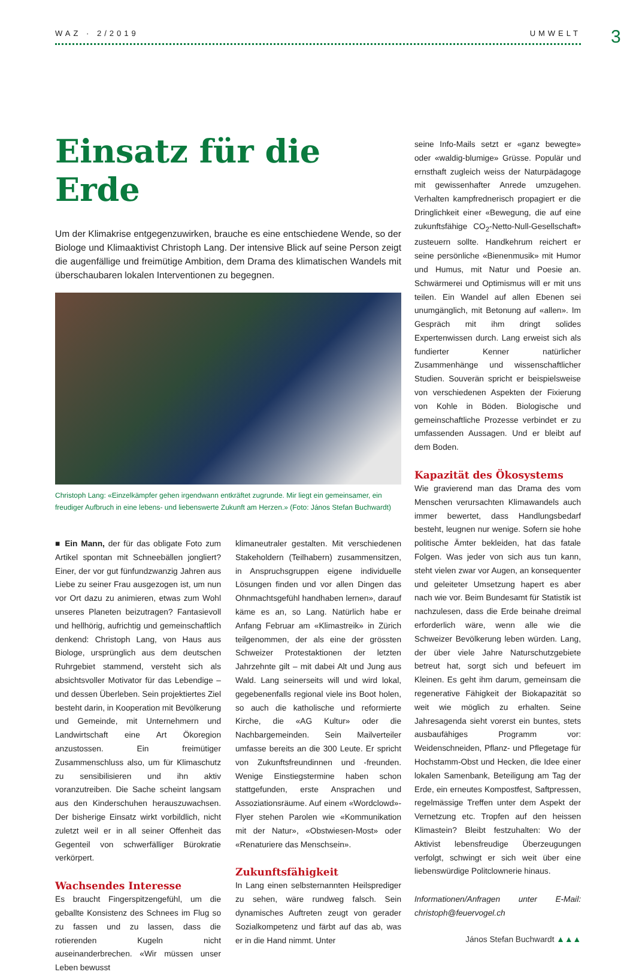WAZ · 2/2019 UMWELT 3
Einsatz für die Erde
Um der Klimakrise entgegenzuwirken, brauche es eine entschiedene Wende, so der Biologe und Klimaaktivist Christoph Lang. Der intensive Blick auf seine Person zeigt die augenfällige und freimütige Ambition, dem Drama des klimatischen Wandels mit überschaubaren lokalen Interventionen zu begegnen.
Christoph Lang: «Einzelkämpfer gehen irgendwann entkräftet zugrunde. Mir liegt ein gemeinsamer, ein freudiger Aufbruch in eine lebens- und liebenswerte Zukunft am Herzen.» (Foto: János Stefan Buchwardt)
■ Ein Mann, der für das obligate Foto zum Artikel spontan mit Schneebällen jongliert? Einer, der vor gut fünfundzwanzig Jahren aus Liebe zu seiner Frau ausgezogen ist, um nun vor Ort dazu zu animieren, etwas zum Wohl unseres Planeten beizutragen? Fantasievoll und hellhörig, aufrichtig und gemeinschaftlich denkend: Christoph Lang, von Haus aus Biologe, ursprünglich aus dem deutschen Ruhrgebiet stammend, versteht sich als absichtsvoller Motivator für das Lebendige – und dessen Überleben. Sein projektiertes Ziel besteht darin, in Kooperation mit Bevölkerung und Gemeinde, mit Unternehmern und Landwirtschaft eine Art Ökoregion anzustossen. Ein freimütiger Zusammenschluss also, um für Klimaschutz zu sensibilisieren und ihn aktiv voranzutreiben. Die Sache scheint langsam aus den Kinderschuhen herauszuwachsen. Der bisherige Einsatz wirkt vorbildlich, nicht zuletzt weil er in all seiner Offenheit das Gegenteil von schwerfälliger Bürokratie verkörpert.
Wachsendes Interesse
Es braucht Fingerspitzengefühl, um die geballte Konsistenz des Schnees im Flug so zu fassen und zu lassen, dass die rotierenden Kugeln nicht auseinanderbrechen. «Wir müssen unser Leben bewusst
klimaneutraler gestalten. Mit verschiedenen Stakeholdern (Teilhabern) zusammensitzen, in Anspruchsgruppen eigene individuelle Lösungen finden und vor allen Dingen das Ohnmachtsgefühl handhaben lernen», darauf käme es an, so Lang. Natürlich habe er Anfang Februar am «Klimastreik» in Zürich teilgenommen, der als eine der grössten Schweizer Protestaktionen der letzten Jahrzehnte gilt – mit dabei Alt und Jung aus Wald. Lang seinerseits will und wird lokal, gegebenenfalls regional viele ins Boot holen, so auch die katholische und reformierte Kirche, die «AG Kultur» oder die Nachbargemeinden. Sein Mailverteiler umfasse bereits an die 300 Leute. Er spricht von Zukunftsfreundinnen und -freunden. Wenige Einstiegstermine haben schon stattgefunden, erste Ansprachen und Assoziationsräume. Auf einem «Wordclowd»-Flyer stehen Parolen wie «Kommunikation mit der Natur», «Obstwiesen-Most» oder «Renaturiere das Menschsein».
Zukunftsfähigkeit
In Lang einen selbsternannten Heilsprediger zu sehen, wäre rundweg falsch. Sein dynamisches Auftreten zeugt von gerader Sozialkompetenz und färbt auf das ab, was er in die Hand nimmt. Unter
seine Info-Mails setzt er «ganz bewegte» oder «waldig-blumige» Grüsse. Populär und ernsthaft zugleich weiss der Naturpädagoge mit gewissenhafter Anrede umzugehen. Verhalten kampfrednerisch propagiert er die Dringlichkeit einer «Bewegung, die auf eine zukunftsfähige CO<sub>2</sub>-Netto-Null-Gesellschaft» zusteuern sollte. Handkehrum reichert er seine persönliche «Bienenmusik» mit Humor und Humus, mit Natur und Poesie an. Schwärmerei und Optimismus will er mit uns teilen. Ein Wandel auf allen Ebenen sei unumgänglich, mit Betonung auf «allen». Im Gespräch mit ihm dringt solides Expertenwissen durch. Lang erweist sich als fundierter Kenner natürlicher Zusammenhänge und wissenschaftlicher Studien. Souverän spricht er beispielsweise von verschiedenen Aspekten der Fixierung von Kohle in Böden. Biologische und gemeinschaftliche Prozesse verbindet er zu umfassenden Aussagen. Und er bleibt auf dem Boden.
Kapazität des Ökosystems
Wie gravierend man das Drama des vom Menschen verursachten Klimawandels auch immer bewertet, dass Handlungsbedarf besteht, leugnen nur wenige. Sofern sie hohe politische Ämter bekleiden, hat das fatale Folgen. Was jeder von sich aus tun kann, steht vielen zwar vor Augen, an konsequenter und geleiteter Umsetzung hapert es aber nach wie vor. Beim Bundesamt für Statistik ist nachzulesen, dass die Erde beinahe dreimal erforderlich wäre, wenn alle wie die Schweizer Bevölkerung leben würden. Lang, der über viele Jahre Naturschutzgebiete betreut hat, sorgt sich und befeuert im Kleinen. Es geht ihm darum, gemeinsam die regenerative Fähigkeit der Biokapazität so weit wie möglich zu erhalten. Seine Jahresagenda sieht vorerst ein buntes, stets ausbaufähiges Programm vor: Weidenschneiden, Pflanz- und Pflegetage für Hochstamm-Obst und Hecken, die Idee einer lokalen Samenbank, Beteiligung am Tag der Erde, ein erneutes Kompostfest, Saftpressen, regelmässige Treffen unter dem Aspekt der Vernetzung etc. Tropfen auf den heissen Klimastein? Bleibt festzuhalten: Wo der Aktivist lebensfreudige Überzeugungen verfolgt, schwingt er sich weit über eine liebenswürdige Politclownerie hinaus.
Informationen/Anfragen unter E-Mail: christoph@feuervogel.ch
János Stefan Buchwardt ▲▲▲